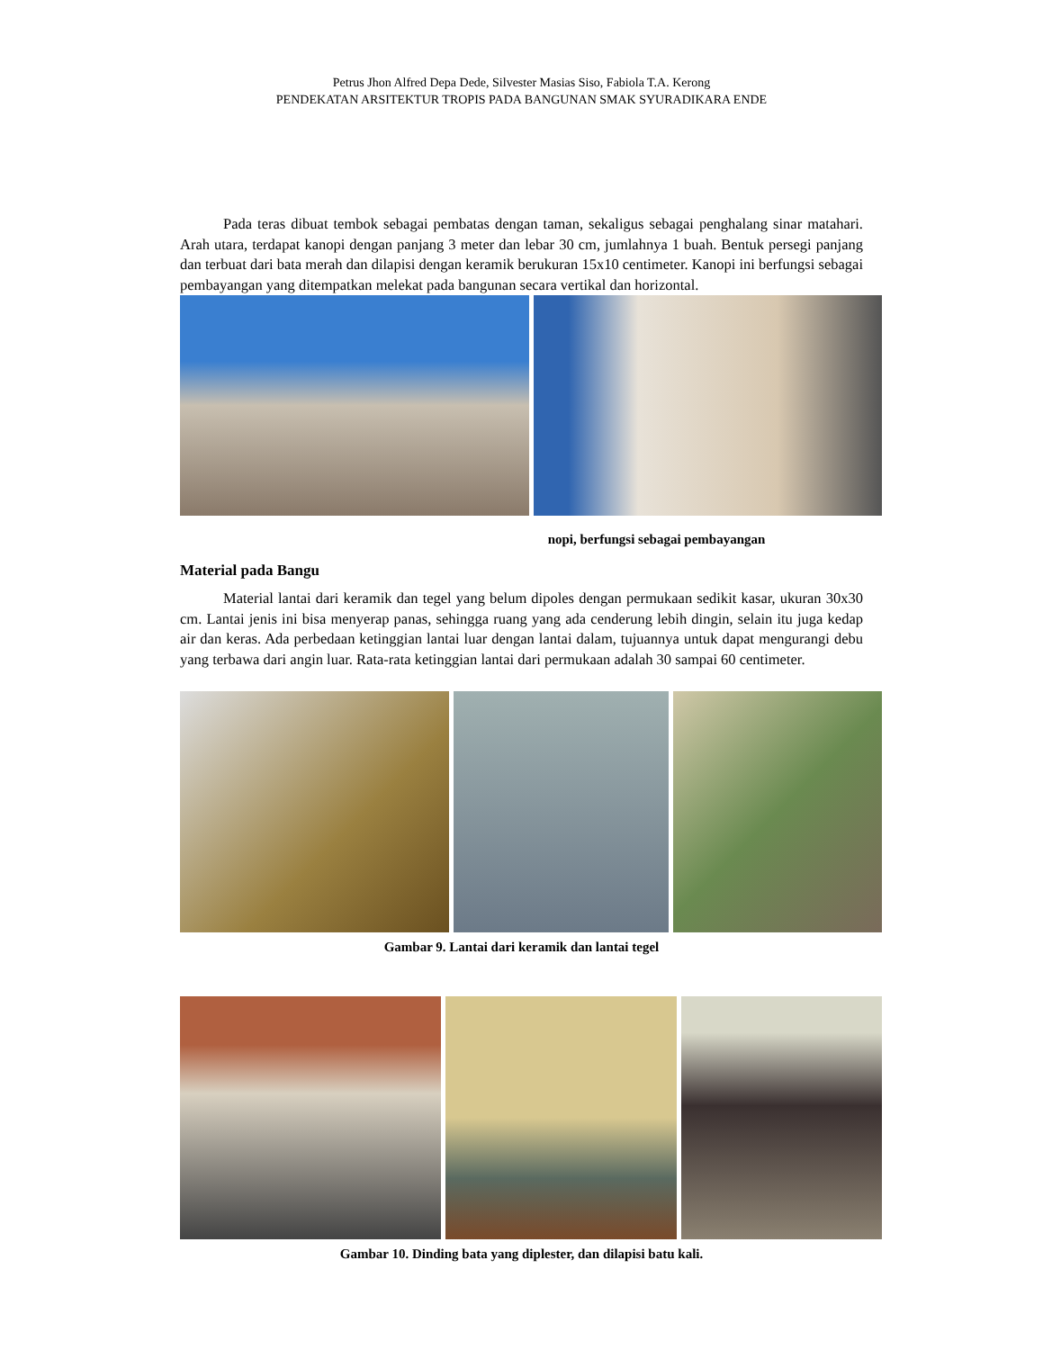Petrus Jhon Alfred Depa Dede, Silvester Masias Siso, Fabiola T.A. Kerong
PENDEKATAN ARSITEKTUR TROPIS PADA BANGUNAN SMAK SYURADIKARA ENDE
Pada teras dibuat tembok sebagai pembatas dengan taman, sekaligus sebagai penghalang sinar matahari. Arah utara, terdapat kanopi dengan panjang 3 meter dan lebar 30 cm, jumlahnya 1 buah. Bentuk persegi panjang dan terbuat dari bata merah dan dilapisi dengan keramik berukuran 15x10 centimeter. Kanopi ini berfungsi sebagai pembayangan yang ditempatkan melekat pada bangunan secara vertikal dan horizontal.
nopi, berfungsi sebagai pembayangan
Material pada Bangu
Material lantai dari keramik dan tegel yang belum dipoles dengan permukaan sedikit kasar, ukuran 30x30 cm. Lantai jenis ini bisa menyerap panas, sehingga ruang yang ada cenderung lebih dingin, selain itu juga kedap air dan keras. Ada perbedaan ketinggian lantai luar dengan lantai dalam, tujuannya untuk dapat mengurangi debu yang terbawa dari angin luar. Rata-rata ketinggian lantai dari permukaan adalah 30 sampai 60 centimeter.
Gambar 9. Lantai dari keramik dan lantai tegel
Gambar 10. Dinding bata yang diplester, dan dilapisi batu kali.